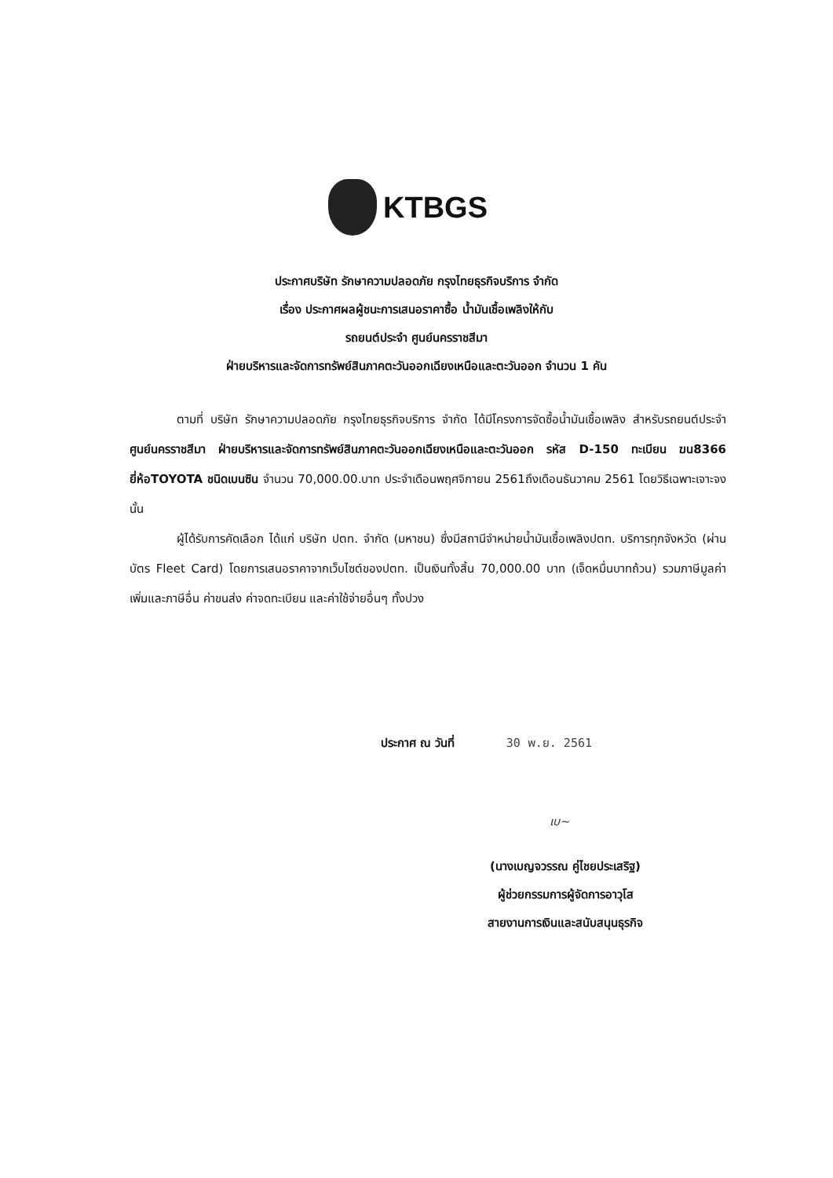KTBGS
ประกาศบริษัท รักษาความปลอดภัย กรุงไทยธุรกิจบริการ จำกัด
เรื่อง ประกาศผลผู้ชนะการเสนอราคาซื้อ น้ำมันเชื้อเพลิงให้กับ
รถยนต์ประจำ ศูนย์นครราชสีมา
ฝ่ายบริหารและจัดการทรัพย์สินภาคตะวันออกเฉียงเหนือและตะวันออก จำนวน 1 คัน
ตามที่ บริษัท รักษาความปลอดภัย กรุงไทยธุรกิจบริการ จำกัด ได้มีโครงการจัดซื้อน้ำมันเชื้อเพลิง สำหรับรถยนต์ประจำ ศูนย์นครราชสีมา ฝ่ายบริหารและจัดการทรัพย์สินภาคตะวันออกเฉียงเหนือและตะวันออก รหัส D-150 ทะเบียน ฆน8366 ยี่ห้อTOYOTA ชนิดเบนซิน จำนวน 70,000.00.บาท ประจำเดือนพฤศจิกายน 2561ถึงเดือนธันวาคม 2561 โดยวิธีเฉพาะเจาะจง นั้น
ผู้ได้รับการคัดเลือก ได้แก่ บริษัท ปตท. จำกัด (มหาชน) ซึ่งมีสถานีจำหน่ายน้ำมันเชื้อเพลิงปตท. บริการทุกจังหวัด (ผ่านบัตร Fleet Card) โดยการเสนอราคาจากเว็บไซต์ของปตท. เป็นเงินทั้งสิ้น 70,000.00 บาท (เจ็ดหมื่นบาทถ้วน) รวมภาษีมูลค่าเพิ่มและภาษีอื่น ค่าขนส่ง ค่าจดทะเบียน และค่าใช้จ่ายอื่นๆ ทั้งปวง
ประกาศ ณ วันที่ 30 พ.ย. 2561
เบ~
(นางเบญจวรรณ คู่ไชยประเสริฐ)
ผู้ช่วยกรรมการผู้จัดการอาวุโส
สายงานการเงินและสนับสนุนธุรกิจ